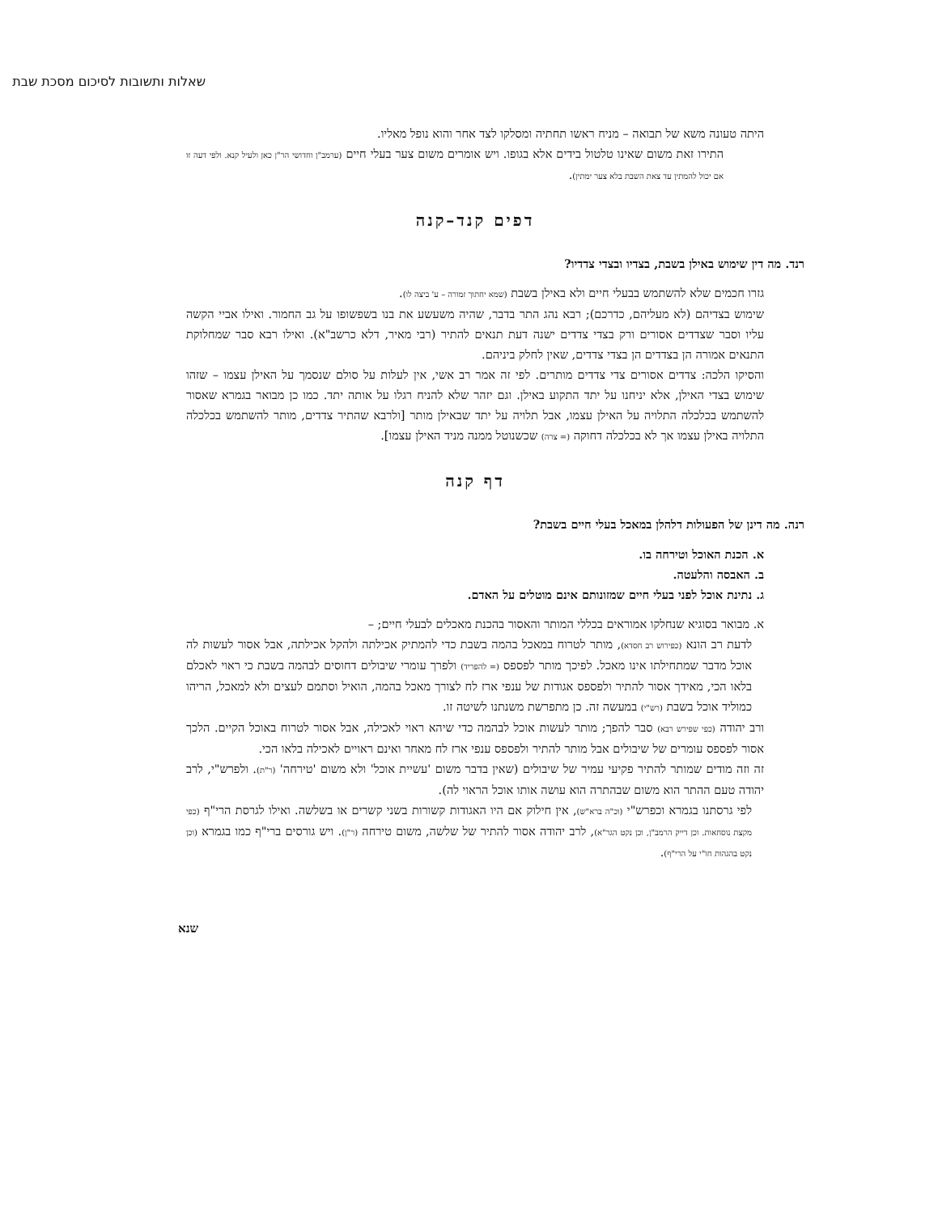שאלות ותשובות לסיכום מסכת שבת
היתה טעונה משא של תבואה – מניח ראשו תחתיה ומסלקו לצד אחר והוא נופל מאליו.
התירו זאת משום שאינו טלטול בידים אלא בגופו. ויש אומרים משום צער בעלי חיים (ערמב"ן וחדושי הר"ן כאן ולעיל קנא. ולפי דעה זו אם יכול להמתין עד צאת השבת בלא צער ימתין).
דפים קנד–קנה
רנד. מה דין שימוש באילן בשבת, בצדיו ובצדי צדדיו?
גזרו חכמים שלא להשתמש בבעלי חיים ולא באילן בשבת (שמא יחתוך זמורה – ע' ביצה לו).
שימוש בצדיהם (לא מעליהם, כדרכם); רבא נהג התר בדבר, שהיה משעשע את בנו בשפשופו על גב החמור. ואילו אביי הקשה עליו וסבר שצדדים אסורים ורק בצדי צדדים ישנה דעת תנאים להתיר (רבי מאיר, דלא כרשב"א). ואילו רבא סבר שמחלוקת התנאים אמורה הן בצדדים הן בצדי צדדים, שאין לחלק ביניהם.
והסיקו הלכה: צדדים אסורים צדי צדדים מותרים. לפי זה אמר רב אשי, אין לעלות על סולם שנסמך על האילן עצמו – שזהו שימוש בצדי האילן, אלא יניחנו על יתד התקוע באילן. וגם יזהר שלא להניח רגלו על אותה יתד. כמו כן מבואר בגמרא שאסור להשתמש בכלכלה התלויה על האילן עצמו, אבל תלויה על יתד שבאילן מותר [ולרבא שהתיר צדדים, מותר להשתמש בכלכלה התלויה באילן עצמו אך לא בכלכלה דחוקה (= צרה) שכשנוטל ממנה מניד האילן עצמו].
דף קנה
רנה. מה דינן של הפעולות דלהלן במאכל בעלי חיים בשבת?
א. הכנת האוכל וטירחה בו.
ב. האבסה והלעטה.
ג. נתינת אוכל לפני בעלי חיים שמזונותם אינם מוטלים על האדם.
א. מבואר בסוגיא שנחלקו אמוראים בכללי המותר והאסור בהכנת מאכלים לבעלי חיים; –
לדעת רב הונא (כפירוש רב חסדא), מותר לטרוח במאכל בהמה בשבת כדי להמתיק אכילתה ולהקל אכילתה, אבל אסור לעשות לה אוכל מדבר שמתחילתו אינו מאכל. לפיכך מותר לפספס (= להפריד) ולפרך עומרי שיבולים דחוסים לבהמה בשבת כי ראוי לאכלם בלאו הכי, מאידך אסור להתיר ולפספס אגודות של ענפי ארז לח לצורך מאכל בהמה, הואיל וסתמם לעצים ולא למאכל, הריהו כמוליד אוכל בשבת (רש"י) במעשה זה. כן מתפרשת משנתנו לשיטה זו.
ורב יהודה (כפי שפירש רבא) סבר להפך; מותר לעשות אוכל לבהמה כדי שיהא ראוי לאכילה, אבל אסור לטרוח באוכל הקיים. הלכך אסור לפספס עומרים של שיבולים אבל מותר להתיר ולפספס ענפי ארז לח מאחר ואינם ראויים לאכילה בלאו הכי.
זה וזה מודים שמותר להתיר פקיעי עמיר של שיבולים (שאין בדבר משום 'עשיית אוכל' ולא משום 'טירחה' (ר"ת). ולפרש"י, לרב יהודה טעם ההתר הוא משום שבהתרה הוא עושה אותו אוכל הראוי לה).
לפי גרסתנו בגמרא וכפרש"י (וכ"ה ברא"ש), אין חילוק אם היו האגודות קשורות בשני קשרים או בשלשה. ואילו לגרסת הרי"ף (כפי מקצת נוסחאות. וכן דייק הרמב"ן, וכן נקט הגר"א), לרב יהודה אסור להתיר של שלשה, משום טירחה (ר"ן). ויש גורסים ברי"ף כמו בגמרא (וכן נקט בהגהות חו"י על הרי"ף).
שנא